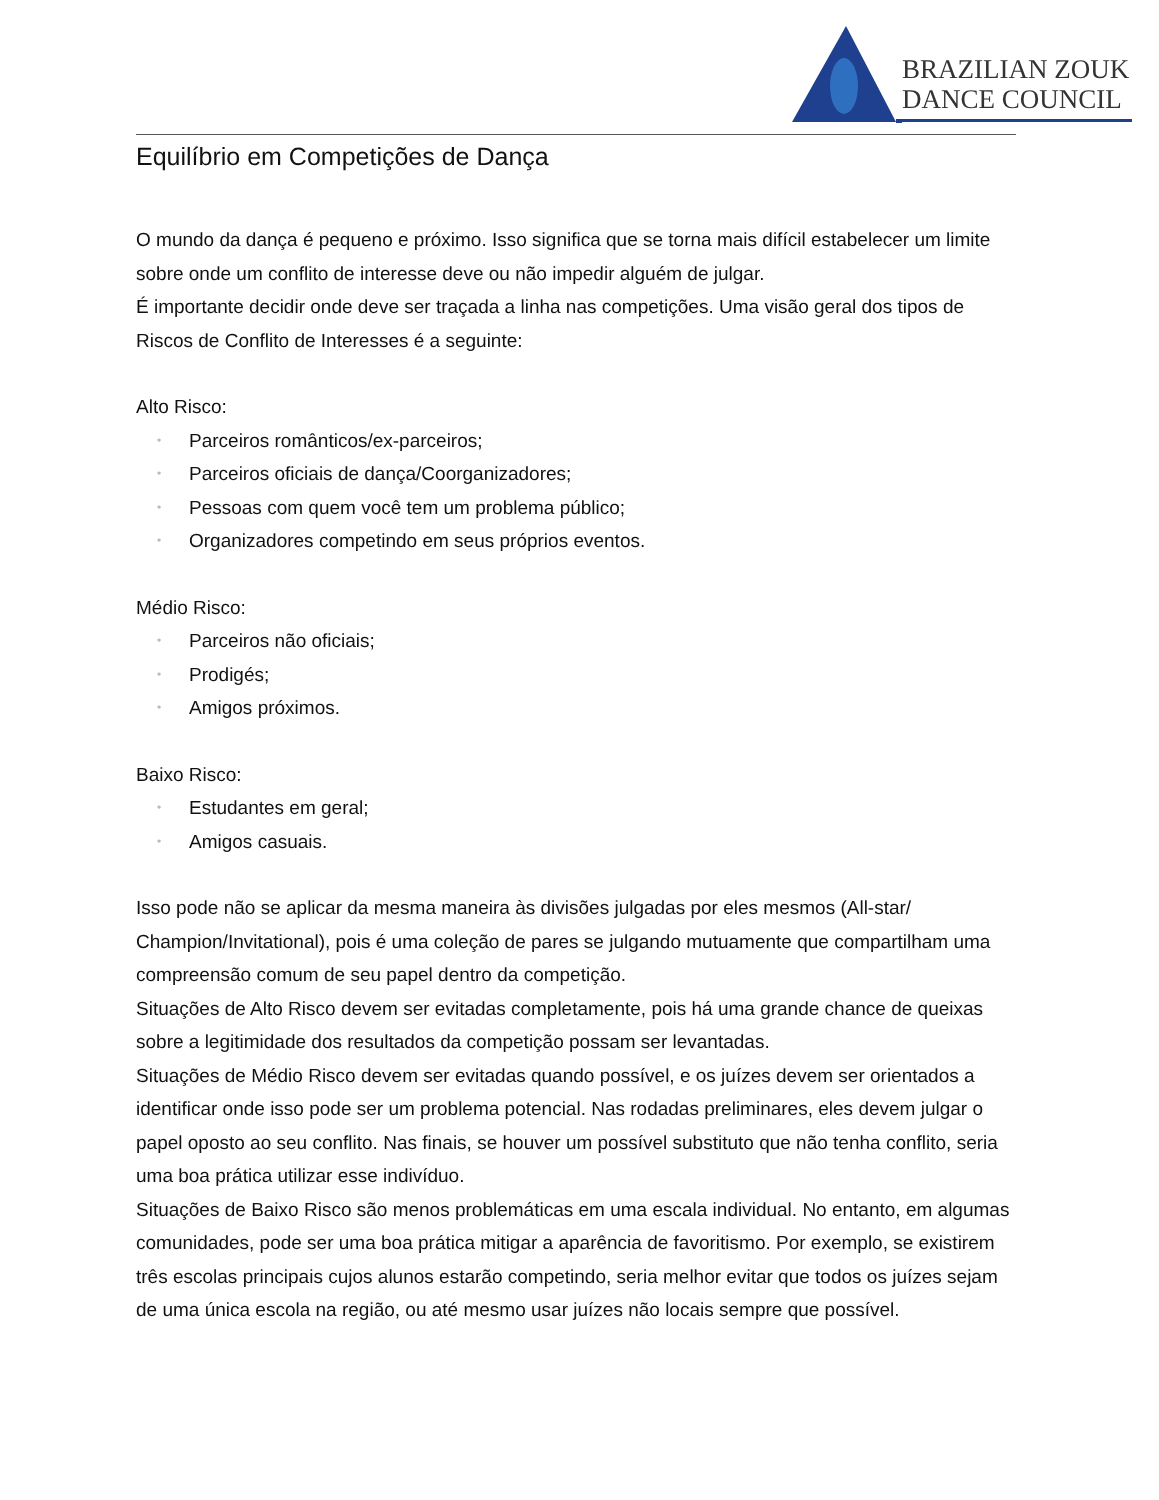BRAZILIAN ZOUK
DANCE COUNCIL
Equilíbrio em Competições de Dança
O mundo da dança é pequeno e próximo. Isso significa que se torna mais difícil estabelecer um limite sobre onde um conflito de interesse deve ou não impedir alguém de julgar.
É importante decidir onde deve ser traçada a linha nas competições. Uma visão geral dos tipos de Riscos de Conflito de Interesses é a seguinte:
Alto Risco:
• Parceiros românticos/ex-parceiros;
• Parceiros oficiais de dança/Coorganizadores;
• Pessoas com quem você tem um problema público;
• Organizadores competindo em seus próprios eventos.
Médio Risco:
• Parceiros não oficiais;
• Prodigés;
• Amigos próximos.
Baixo Risco:
• Estudantes em geral;
• Amigos casuais.
Isso pode não se aplicar da mesma maneira às divisões julgadas por eles mesmos (All-star/ Champion/Invitational), pois é uma coleção de pares se julgando mutuamente que compartilham uma compreensão comum de seu papel dentro da competição.
Situações de Alto Risco devem ser evitadas completamente, pois há uma grande chance de queixas sobre a legitimidade dos resultados da competição possam ser levantadas.
Situações de Médio Risco devem ser evitadas quando possível, e os juízes devem ser orientados a identificar onde isso pode ser um problema potencial. Nas rodadas preliminares, eles devem julgar o papel oposto ao seu conflito. Nas finais, se houver um possível substituto que não tenha conflito, seria uma boa prática utilizar esse indivíduo.
Situações de Baixo Risco são menos problemáticas em uma escala individual. No entanto, em algumas comunidades, pode ser uma boa prática mitigar a aparência de favoritismo. Por exemplo, se existirem três escolas principais cujos alunos estarão competindo, seria melhor evitar que todos os juízes sejam de uma única escola na região, ou até mesmo usar juízes não locais sempre que possível.